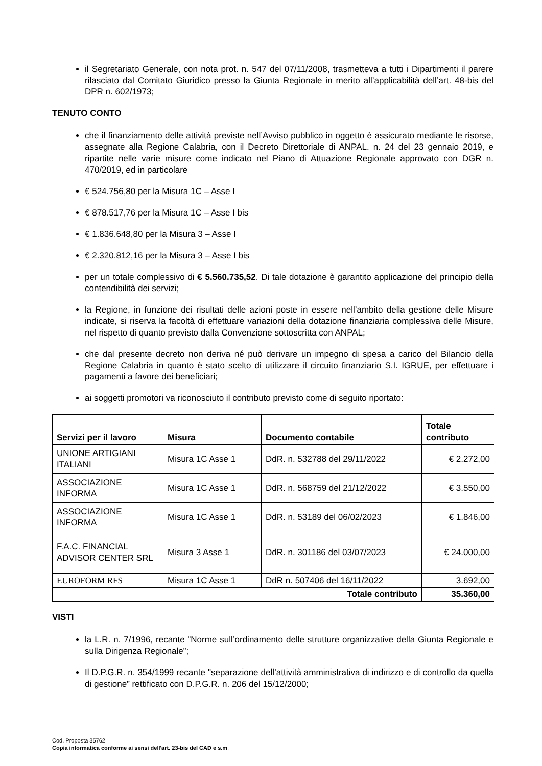il Segretariato Generale, con nota prot. n. 547 del 07/11/2008, trasmetteva a tutti i Dipartimenti il parere rilasciato dal Comitato Giuridico presso la Giunta Regionale in merito all’applicabilità dell’art. 48-bis del DPR n. 602/1973;
TENUTO CONTO
che il finanziamento delle attività previste nell’Avviso pubblico in oggetto è assicurato mediante le risorse, assegnate alla Regione Calabria, con il Decreto Direttoriale di ANPAL. n. 24 del 23 gennaio 2019, e ripartite nelle varie misure come indicato nel Piano di Attuazione Regionale approvato con DGR n. 470/2019, ed in particolare
€ 524.756,80 per la Misura 1C – Asse I
€ 878.517,76 per la Misura 1C – Asse I bis
€ 1.836.648,80 per la Misura 3 – Asse I
€ 2.320.812,16 per la Misura 3 – Asse I bis
per un totale complessivo di € 5.560.735,52. Di tale dotazione è garantito applicazione del principio della contendibilità dei servizi;
la Regione, in funzione dei risultati delle azioni poste in essere nell’ambito della gestione delle Misure indicate, si riserva la facoltà di effettuare variazioni della dotazione finanziaria complessiva delle Misure, nel rispetto di quanto previsto dalla Convenzione sottoscritta con ANPAL;
che dal presente decreto non deriva né può derivare un impegno di spesa a carico del Bilancio della Regione Calabria in quanto è stato scelto di utilizzare il circuito finanziario S.I. IGRUE, per effettuare i pagamenti a favore dei beneficiari;
ai soggetti promotori va riconosciuto il contributo previsto come di seguito riportato:
| Servizi per il lavoro | Misura | Documento contabile | Totale contributo |
| --- | --- | --- | --- |
| UNIONE ARTIGIANI ITALIANI | Misura 1C Asse 1 | DdR. n. 532788 del 29/11/2022 | € 2.272,00 |
| ASSOCIAZIONE INFORMA | Misura 1C Asse 1 | DdR. n. 568759 del 21/12/2022 | € 3.550,00 |
| ASSOCIAZIONE INFORMA | Misura 1C Asse 1 | DdR. n. 53189 del 06/02/2023 | € 1.846,00 |
| F.A.C. FINANCIAL ADVISOR CENTER SRL | Misura 3 Asse 1 | DdR. n. 301186 del 03/07/2023 | € 24.000,00 |
| EUROFORM RFS | Misura 1C Asse 1 | DdR n. 507406 del 16/11/2022 | 3.692,00 |
| Totale contributo | | | 35.360,00 |
VISTI
la L.R. n. 7/1996, recante “Norme sull’ordinamento delle strutture organizzative della Giunta Regionale e sulla Dirigenza Regionale”;
Il D.P.G.R. n. 354/1999 recante "separazione dell’attività amministrativa di indirizzo e di controllo da quella di gestione” rettificato con D.P.G.R. n. 206 del 15/12/2000;
Cod. Proposta 35762
Copia informatica conforme ai sensi dell'art. 23-bis del CAD e s.m.